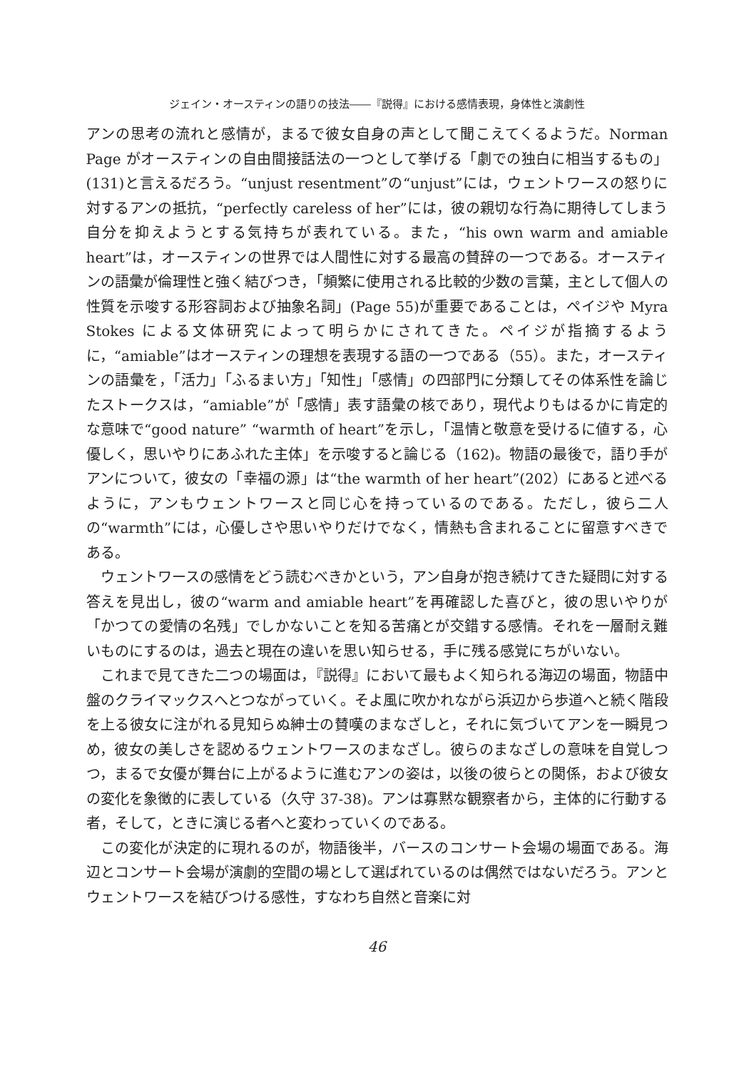ジェイン・オースティンの語りの技法――『説得』における感情表現，身体性と演劇性
アンの思考の流れと感情が，まるで彼女自身の声として聞こえてくるようだ。Norman Page がオースティンの自由間接話法の一つとして挙げる「劇での独白に相当するもの」(131)と言えるだろう。“unjust resentment”の“unjust”には，ウェントワースの怒りに対するアンの抵抗，“perfectly careless of her”には，彼の親切な行為に期待してしまう自分を抑えようとする気持ちが表れている。また，“his own warm and amiable heart”は，オースティンの世界では人間性に対する最高の賛辞の一つである。オースティンの語彙が倫理性と強く結びつき，「頻繁に使用される比較的少数の言葉，主として個人の性質を示唆する形容詞および抽象名詞」(Page 55)が重要であることは，ペイジや Myra Stokes による文体研究によって明らかにされてきた。ペイジが指摘するように，“amiable”はオースティンの理想を表現する語の一つである（55）。また，オースティンの語彙を，「活力」「ふるまい方」「知性」「感情」の四部門に分類してその体系性を論じたストークスは，“amiable”が「感情」表す語彙の核であり，現代よりもはるかに肯定的な意味で“good nature” “warmth of heart”を示し，「温情と敬意を受けるに値する，心優しく，思いやりにあふれた主体」を示唆すると論じる（162)。物語の最後で，語り手がアンについて，彼女の「幸福の源」は“the warmth of her heart”(202）にあると述べるように，アンもウェントワースと同じ心を持っているのである。ただし，彼ら二人の“warmth”には，心優しさや思いやりだけでなく，情熱も含まれることに留意すべきである。
ウェントワースの感情をどう読むべきかという，アン自身が抱き続けてきた疑問に対する答えを見出し，彼の“warm and amiable heart”を再確認した喜びと，彼の思いやりが「かつての愛情の名残」でしかないことを知る苦痛とが交錯する感情。それを一層耐え難いものにするのは，過去と現在の違いを思い知らせる，手に残る感覚にちがいない。
これまで見てきた二つの場面は，『説得』において最もよく知られる海辺の場面，物語中盤のクライマックスへとつながっていく。そよ風に吹かれながら浜辺から歩道へと続く階段を上る彼女に注がれる見知らぬ紳士の賛嘆のまなざしと，それに気づいてアンを一瞬見つめ，彼女の美しさを認めるウェントワースのまなざし。彼らのまなざしの意味を自覚しつつ，まるで女優が舞台に上がるように進むアンの姿は，以後の彼らとの関係，および彼女の変化を象徴的に表している（久守 37-38)。アンは寡黙な観察者から，主体的に行動する者，そして，ときに演じる者へと変わっていくのである。
この変化が決定的に現れるのが，物語後半，バースのコンサート会場の場面である。海辺とコンサート会場が演劇的空間の場として選ばれているのは偶然ではないだろう。アンとウェントワースを結びつける感性，すなわち自然と音楽に対
46